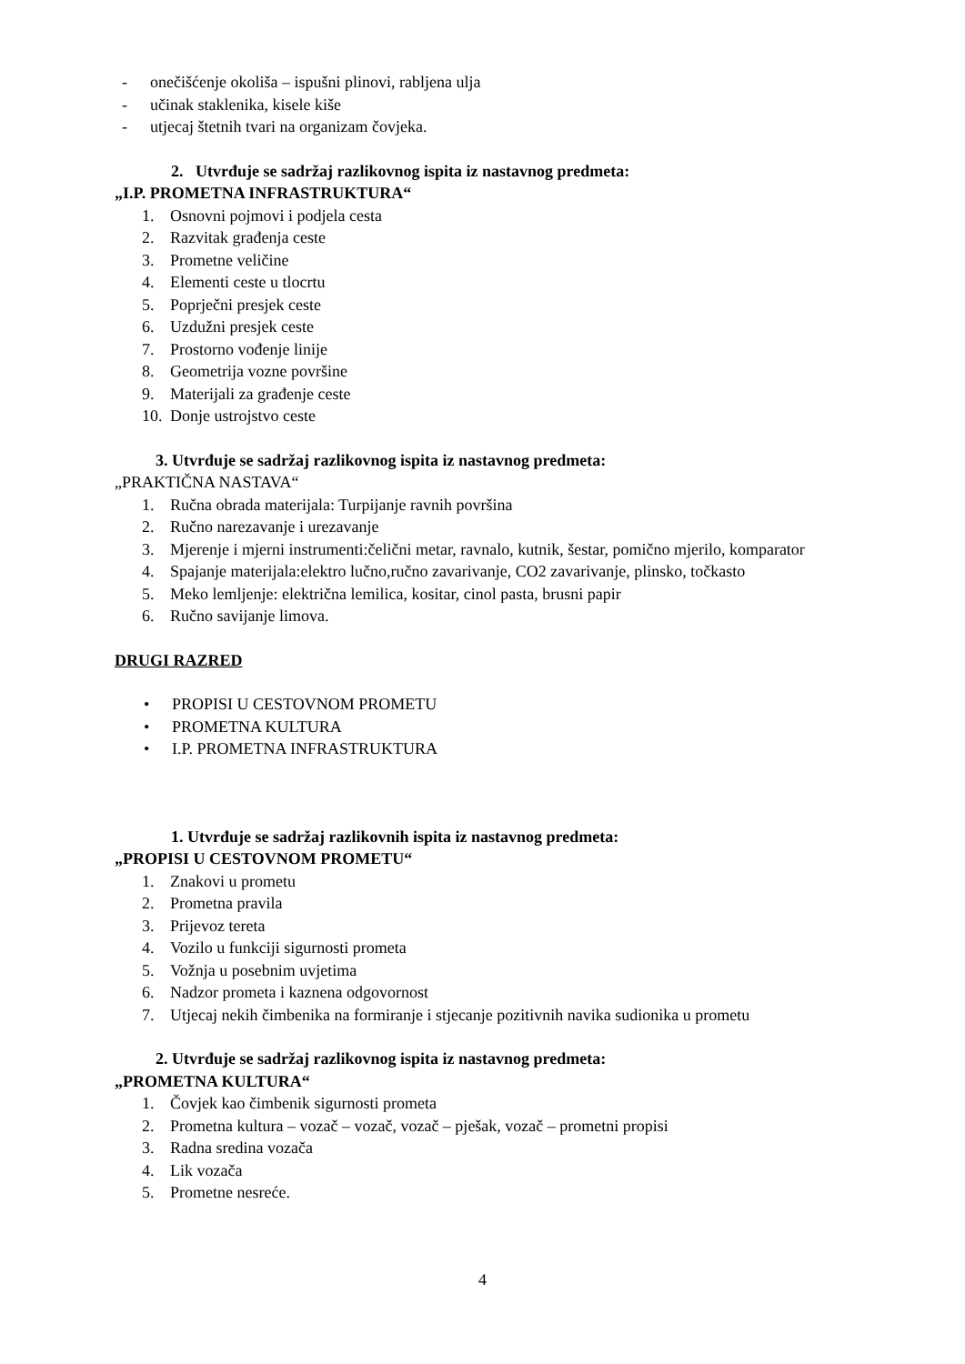- onečišćenje okoliša – ispušni plinovi, rabljena ulja
- učinak staklenika, kisele kiše
- utjecaj štetnih tvari na organizam čovjeka.
2. Utvrđuje se sadržaj razlikovnog ispita iz nastavnog predmeta:
„I.P. PROMETNA INFRASTRUKTURA“
1. Osnovni pojmovi i podjela cesta
2. Razvitak građenja ceste
3. Prometne veličine
4. Elementi ceste u tlocrtu
5. Poprječni presjek ceste
6. Uzdužni presjek ceste
7. Prostorno vođenje linije
8. Geometrija vozne površine
9. Materijali za građenje ceste
10. Donje ustrojstvo ceste
3. Utvrđuje se sadržaj razlikovnog ispita iz nastavnog predmeta:
„PRAKTIČNA NASTAVA“
1. Ručna obrada materijala: Turpijanje ravnih površina
2. Ručno narezavanje i urezavanje
3. Mjerenje i mjerni instrumenti:čelični metar, ravnalo, kutnik, šestar, pomično mjerilo, komparator
4. Spajanje materijala:elektro lučno,ručno zavarivanje, CO2 zavarivanje, plinsko, točkasto
5. Meko lemljenje: električna lemilica, kositar, cinol pasta, brusni papir
6. Ručno savijanje limova.
DRUGI RAZRED
• PROPISI U CESTOVNOM PROMETU
• PROMETNA KULTURA
• I.P. PROMETNA INFRASTRUKTURA
1. Utvrđuje se sadržaj razlikovnih ispita iz nastavnog predmeta:
„PROPISI U CESTOVNOM PROMETU“
1. Znakovi u prometu
2. Prometna pravila
3. Prijevoz tereta
4. Vozilo u funkciji sigurnosti prometa
5. Vožnja u posebnim uvjetima
6. Nadzor prometa i kaznena odgovornost
7. Utjecaj nekih čimbenika na formiranje i stjecanje pozitivnih navika sudionika u prometu
2. Utvrđuje se sadržaj razlikovnog ispita iz nastavnog predmeta:
„PROMETNA KULTURA“
1. Čovjek kao čimbenik sigurnosti prometa
2. Prometna kultura – vozač – vozač, vozač – pješak, vozač – prometni propisi
3. Radna sredina vozača
4. Lik vozača
5. Prometne nesreće.
4